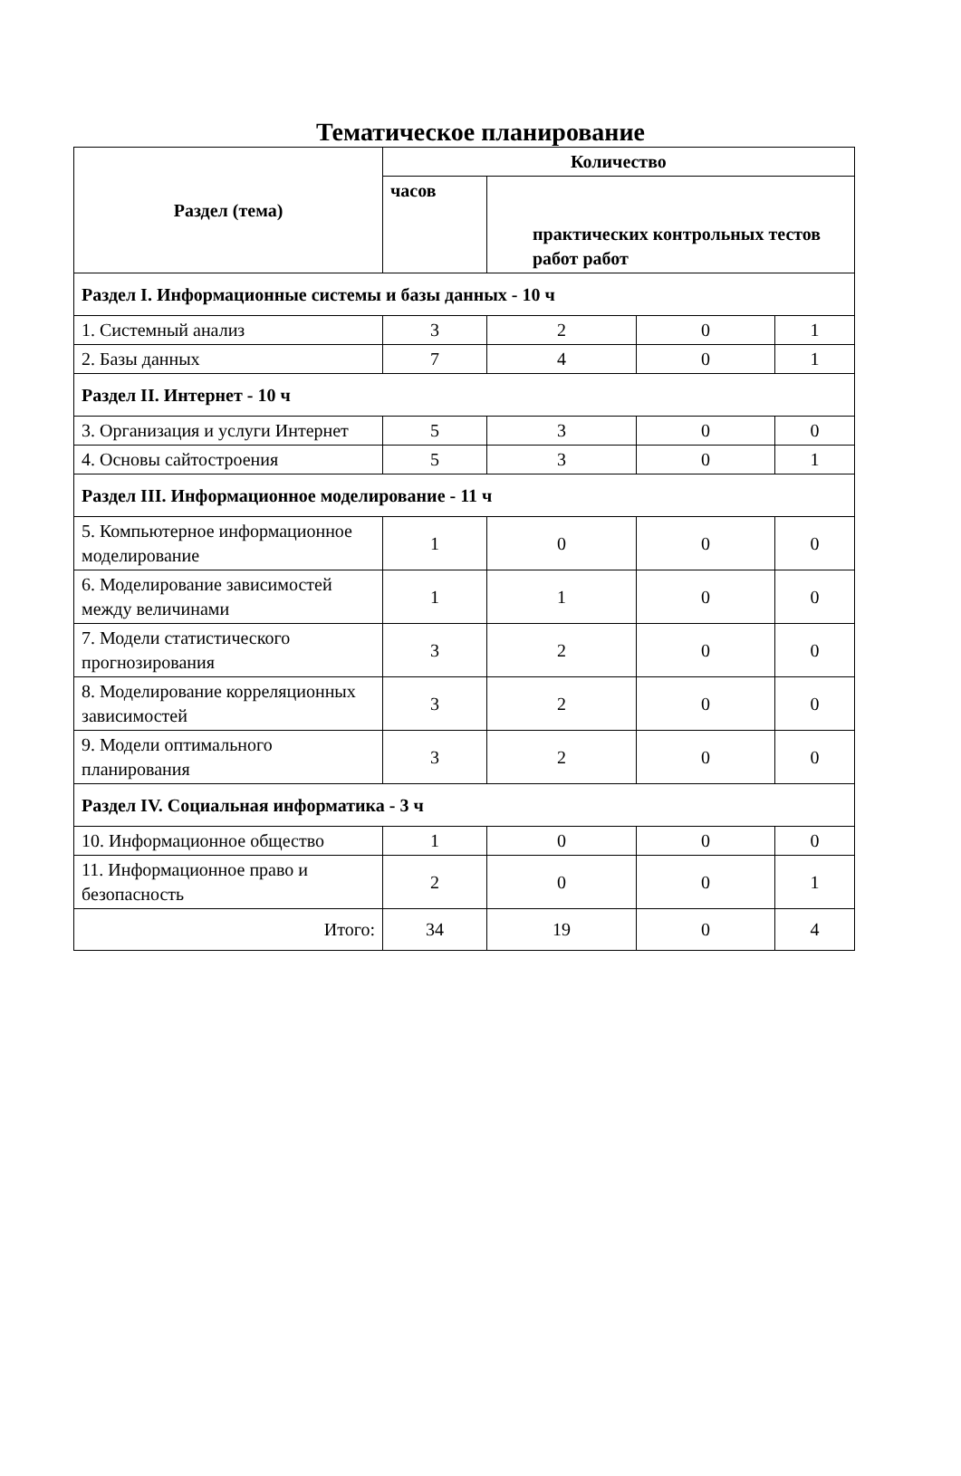Тематическое планирование
| Раздел (тема) | Количество | | | |
| --- | --- | --- | --- | --- |
| | часов | практических контрольных тестов работ работ | | |
| Раздел I. Информационные системы и базы данных - 10 ч | | | | |
| 1. Системный анализ | 3 | 2 | 0 | 1 |
| 2. Базы данных | 7 | 4 | 0 | 1 |
| Раздел II. Интернет - 10 ч | | | | |
| 3. Организация и услуги Интернет | 5 | 3 | 0 | 0 |
| 4. Основы сайтостроения | 5 | 3 | 0 | 1 |
| Раздел III. Информационное моделирование - 11 ч | | | | |
| 5. Компьютерное информационное моделирование | 1 | 0 | 0 | 0 |
| 6. Моделирование зависимостей между величинами | 1 | 1 | 0 | 0 |
| 7. Модели статистического прогнозирования | 3 | 2 | 0 | 0 |
| 8. Моделирование корреляционных зависимостей | 3 | 2 | 0 | 0 |
| 9. Модели оптимального планирования | 3 | 2 | 0 | 0 |
| Раздел IV. Социальная информатика - 3 ч | | | | |
| 10. Информационное общество | 1 | 0 | 0 | 0 |
| 11. Информационное право и безопасность | 2 | 0 | 0 | 1 |
| Итого: | 34 | 19 | 0 | 4 |